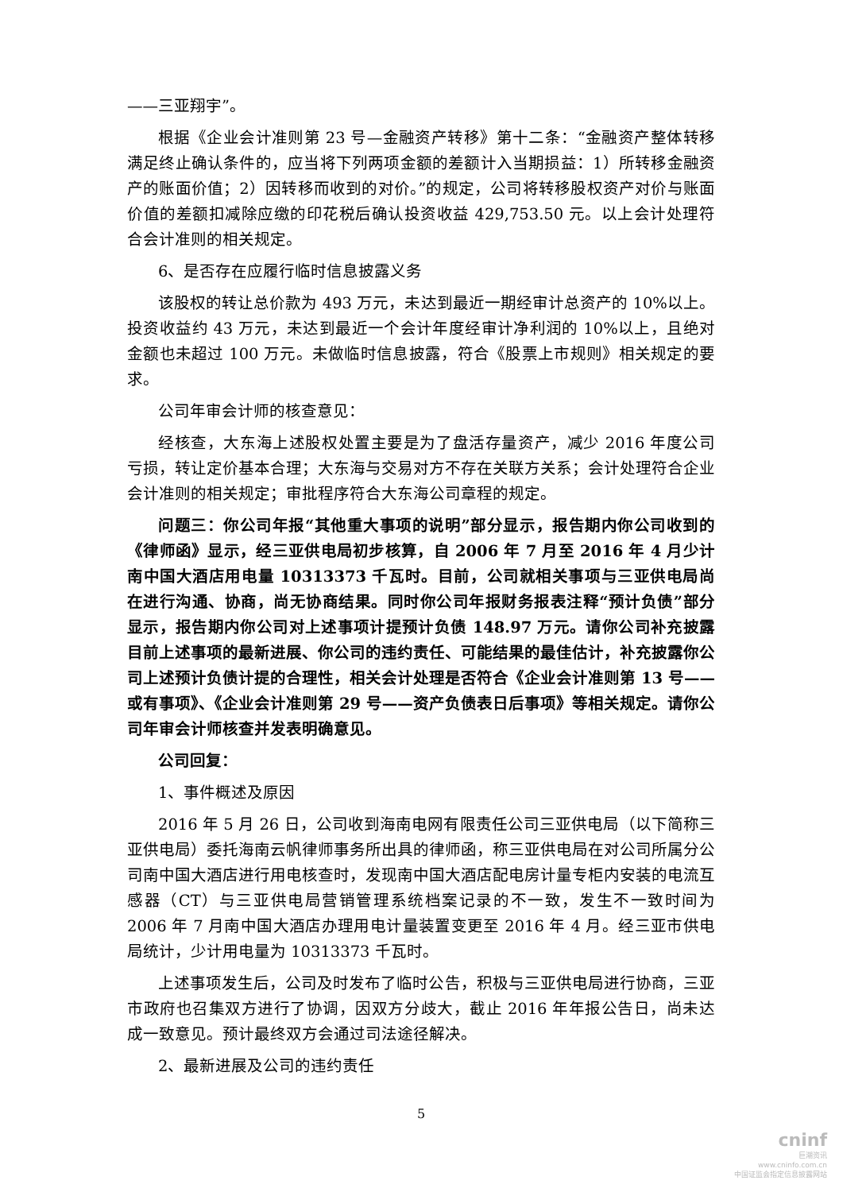——三亚翔宇”。
根据《企业会计准则第 23 号—金融资产转移》第十二条：“金融资产整体转移满足终止确认条件的，应当将下列两项金额的差额计入当期损益：1）所转移金融资产的账面价值；2）因转移而收到的对价。”的规定，公司将转移股权资产对价与账面价值的差额扣减除应缴的印花税后确认投资收益 429,753.50 元。以上会计处理符合会计准则的相关规定。
6、是否存在应履行临时信息披露义务
该股权的转让总价款为 493 万元，未达到最近一期经审计总资产的 10%以上。投资收益约 43 万元，未达到最近一个会计年度经审计净利润的 10%以上，且绝对金额也未超过 100 万元。未做临时信息披露，符合《股票上市规则》相关规定的要求。
公司年审会计师的核查意见：
经核查，大东海上述股权处置主要是为了盘活存量资产，减少 2016 年度公司亏损，转让定价基本合理；大东海与交易对方不存在关联方关系；会计处理符合企业会计准则的相关规定；审批程序符合大东海公司章程的规定。
问题三：你公司年报“其他重大事项的说明”部分显示，报告期内你公司收到的《律师函》显示，经三亚供电局初步核算，自 2006 年 7 月至 2016 年 4 月少计南中国大酒店用电量 10313373 千瓦时。目前，公司就相关事项与三亚供电局尚在进行沟通、协商，尚无协商结果。同时你公司年报财务报表注释“预计负债”部分显示，报告期内你公司对上述事项计提预计负债 148.97 万元。请你公司补充披露目前上述事项的最新进展、你公司的违约责任、可能结果的最佳估计，补充披露你公司上述预计负债计提的合理性，相关会计处理是否符合《企业会计准则第 13 号——或有事项》、《企业会计准则第 29 号——资产负债表日后事项》等相关规定。请你公司年审会计师核查并发表明确意见。
公司回复：
1、事件概述及原因
2016 年 5 月 26 日，公司收到海南电网有限责任公司三亚供电局（以下简称三亚供电局）委托海南云帆律师事务所出具的律师函，称三亚供电局在对公司所属分公司南中国大酒店进行用电核查时，发现南中国大酒店配电房计量专柜内安装的电流互感器（CT）与三亚供电局营销管理系统档案记录的不一致，发生不一致时间为 2006 年 7 月南中国大酒店办理用电计量装置变更至 2016 年 4 月。经三亚市供电局统计，少计用电量为 10313373 千瓦时。
上述事项发生后，公司及时发布了临时公告，积极与三亚供电局进行协商，三亚市政府也召集双方进行了协调，因双方分歧大，截止 2016 年年报公告日，尚未达成一致意见。预计最终双方会通过司法途径解决。
2、最新进展及公司的违约责任
5
cninf
巨潮资讯
www.cninfo.com.cn
中国证监会指定信息披露网站